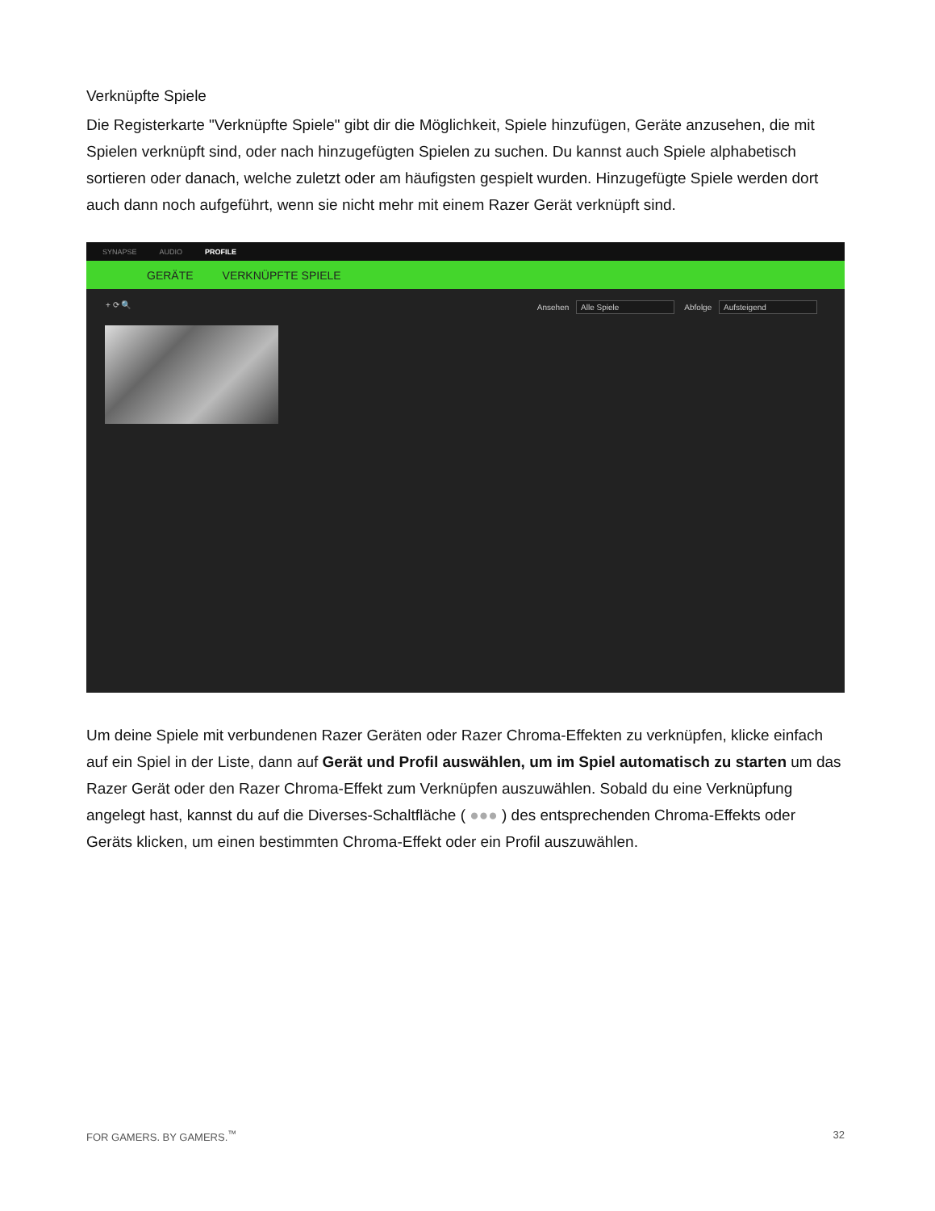Verknüpfte Spiele
Die Registerkarte "Verknüpfte Spiele" gibt dir die Möglichkeit, Spiele hinzufügen, Geräte anzusehen, die mit Spielen verknüpft sind, oder nach hinzugefügten Spielen zu suchen. Du kannst auch Spiele alphabetisch sortieren oder danach, welche zuletzt oder am häufigsten gespielt wurden. Hinzugefügte Spiele werden dort auch dann noch aufgeführt, wenn sie nicht mehr mit einem Razer Gerät verknüpft sind.
SYNAPSE AUDIO PROFILE
GERÄTE VERKNÜPFTE SPIELE
+ ⟳ 🔍 Ansehen Alle Spiele Abfolge Aufsteigend
Um deine Spiele mit verbundenen Razer Geräten oder Razer Chroma-Effekten zu verknüpfen, klicke einfach auf ein Spiel in der Liste, dann auf Gerät und Profil auswählen, um im Spiel automatisch zu starten um das Razer Gerät oder den Razer Chroma-Effekt zum Verknüpfen auszuwählen. Sobald du eine Verknüpfung angelegt hast, kannst du auf die Diverses-Schaltfläche ( ●●● ) des entsprechenden Chroma-Effekts oder Geräts klicken, um einen bestimmten Chroma-Effekt oder ein Profil auszuwählen.
FOR GAMERS. BY GAMERS.<sup>™</sup> 32